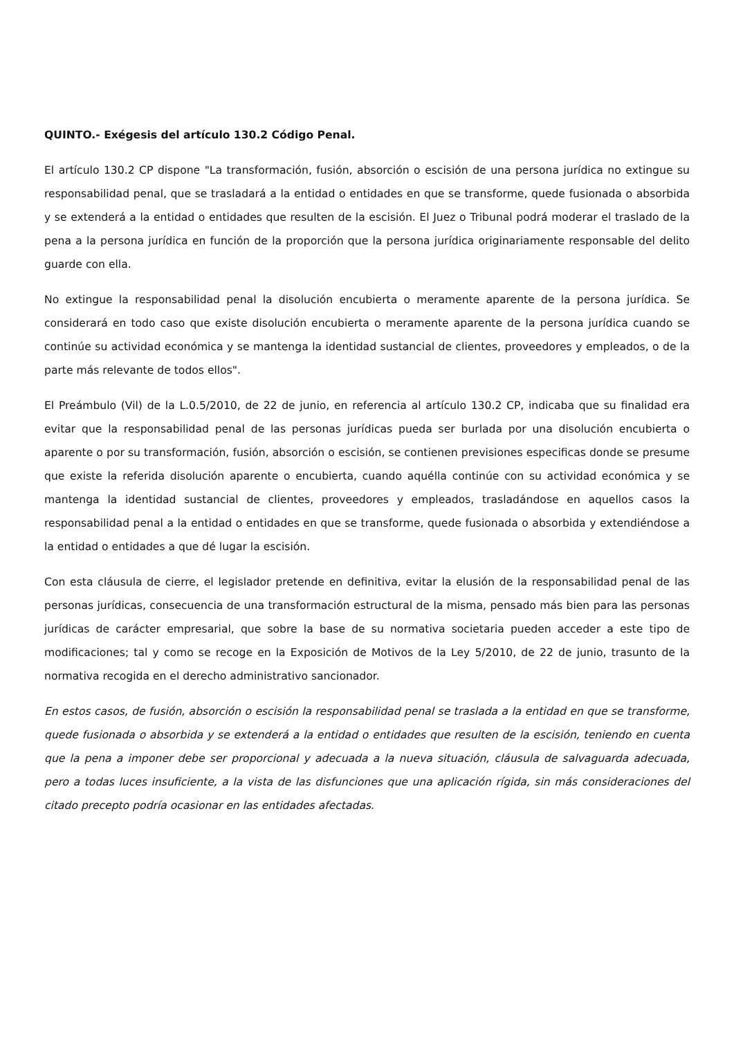QUINTO.- Exégesis del artículo 130.2 Código Penal.
El artículo 130.2 CP dispone "La transformación, fusión, absorción o escisión de una persona jurídica no extingue su responsabilidad penal, que se trasladará a la entidad o entidades en que se transforme, quede fusionada o absorbida y se extenderá a la entidad o entidades que resulten de la escisión. El Juez o Tribunal podrá moderar el traslado de la pena a la persona jurídica en función de la proporción que la persona jurídica originariamente responsable del delito guarde con ella.
No extingue la responsabilidad penal la disolución encubierta o meramente aparente de la persona jurídica. Se considerará en todo caso que existe disolución encubierta o meramente aparente de la persona jurídica cuando se continúe su actividad económica y se mantenga la identidad sustancial de clientes, proveedores y empleados, o de la parte más relevante de todos ellos".
El Preámbulo (Vil) de la L.0.5/2010, de 22 de junio, en referencia al artículo 130.2 CP, indicaba que su finalidad era evitar que la responsabilidad penal de las personas jurídicas pueda ser burlada por una disolución encubierta o aparente o por su transformación, fusión, absorción o escisión, se contienen previsiones especificas donde se presume que existe la referida disolución aparente o encubierta, cuando aquélla continúe con su actividad económica y se mantenga la identidad sustancial de clientes, proveedores y empleados, trasladándose en aquellos casos la responsabilidad penal a la entidad o entidades en que se transforme, quede fusionada o absorbida y extendiéndose a la entidad o entidades a que dé lugar la escisión.
Con esta cláusula de cierre, el legislador pretende en definitiva, evitar la elusión de la responsabilidad penal de las personas jurídicas, consecuencia de una transformación estructural de la misma, pensado más bien para las personas jurídicas de carácter empresarial, que sobre la base de su normativa societaria pueden acceder a este tipo de modificaciones; tal y como se recoge en la Exposición de Motivos de la Ley 5/2010, de 22 de junio, trasunto de la normativa recogida en el derecho administrativo sancionador.
En estos casos, de fusión, absorción o escisión la responsabilidad penal se traslada a la entidad en que se transforme, quede fusionada o absorbida y se extenderá a la entidad o entidades que resulten de la escisión, teniendo en cuenta que la pena a imponer debe ser proporcional y adecuada a la nueva situación, cláusula de salvaguarda adecuada, pero a todas luces insuficiente, a la vista de las disfunciones que una aplicación rígida, sin más consideraciones del citado precepto podría ocasionar en las entidades afectadas.